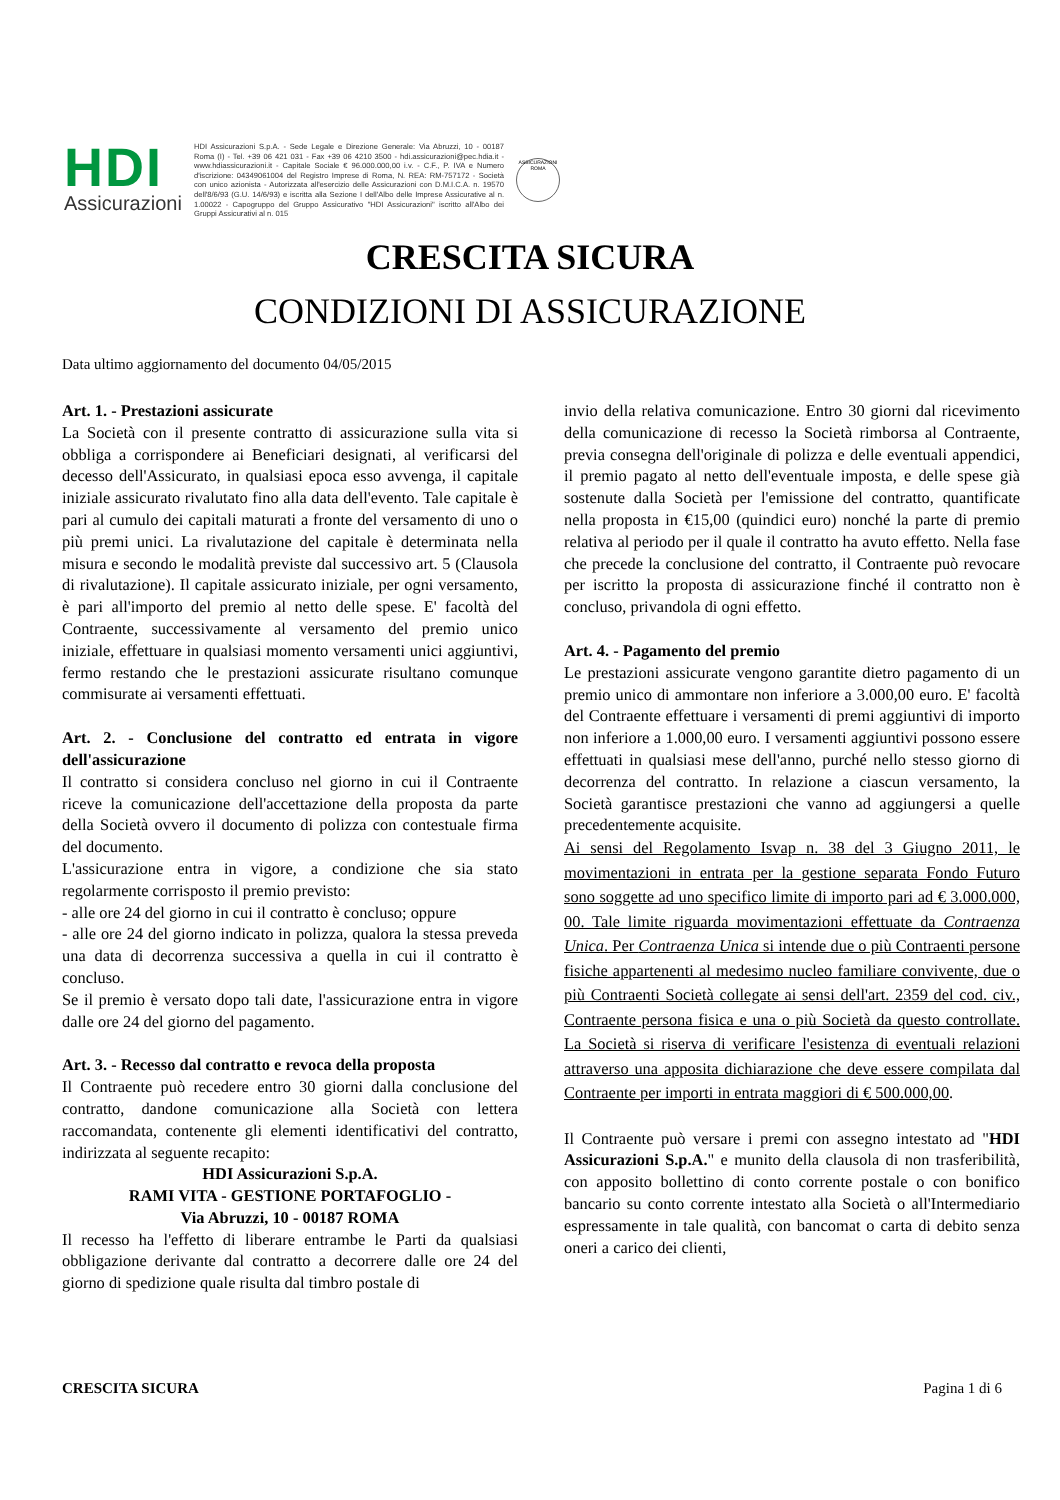HDI
Assicurazioni
HDI Assicurazioni S.p.A. - Sede Legale e Direzione Generale: Via Abruzzi, 10 - 00187 Roma (I) - Tel. +39 06 421 031 - Fax +39 06 4210 3500 - hdi.assicurazioni@pec.hdia.it - www.hdiassicurazioni.it - Capitale Sociale € 96.000.000,00 i.v. - C.F., P. IVA e Numero d'iscrizione: 04349061004 del Registro Imprese di Roma, N. REA: RM-757172 - Società con unico azionista - Autorizzata all'esercizio delle Assicurazioni con D.M.I.C.A. n. 19570 dell'8/6/93 (G.U. 14/6/93) e iscritta alla Sezione I dell'Albo delle Imprese Assicurative al n. 1.00022 - Capogruppo del Gruppo Assicurativo "HDI Assicurazioni" iscritto all'Albo dei Gruppi Assicurativi al n. 015
ASSICURAZIONI ROMA
CRESCITA SICURA
CONDIZIONI DI ASSICURAZIONE
Data ultimo aggiornamento del documento 04/05/2015
Art. 1. - Prestazioni assicurate
La Società con il presente contratto di assicurazione sulla vita si obbliga a corrispondere ai Beneficiari designati, al verificarsi del decesso dell'Assicurato, in qualsiasi epoca esso avvenga, il capitale iniziale assicurato rivalutato fino alla data dell'evento. Tale capitale è pari al cumulo dei capitali maturati a fronte del versamento di uno o più premi unici. La rivalutazione del capitale è determinata nella misura e secondo le modalità previste dal successivo art. 5 (Clausola di rivalutazione). Il capitale assicurato iniziale, per ogni versamento, è pari all'importo del premio al netto delle spese. E' facoltà del Contraente, successivamente al versamento del premio unico iniziale, effettuare in qualsiasi momento versamenti unici aggiuntivi, fermo restando che le prestazioni assicurate risultano comunque commisurate ai versamenti effettuati.
Art. 2. - Conclusione del contratto ed entrata in vigore dell'assicurazione
Il contratto si considera concluso nel giorno in cui il Contraente riceve la comunicazione dell'accettazione della proposta da parte della Società ovvero il documento di polizza con contestuale firma del documento.
L'assicurazione entra in vigore, a condizione che sia stato regolarmente corrisposto il premio previsto:
- alle ore 24 del giorno in cui il contratto è concluso; oppure
- alle ore 24 del giorno indicato in polizza, qualora la stessa preveda una data di decorrenza successiva a quella in cui il contratto è concluso.
Se il premio è versato dopo tali date, l'assicurazione entra in vigore dalle ore 24 del giorno del pagamento.
Art. 3. - Recesso dal contratto e revoca della proposta
Il Contraente può recedere entro 30 giorni dalla conclusione del contratto, dandone comunicazione alla Società con lettera raccomandata, contenente gli elementi identificativi del contratto, indirizzata al seguente recapito:
HDI Assicurazioni S.p.A.
RAMI VITA - GESTIONE PORTAFOGLIO -
Via Abruzzi, 10 - 00187 ROMA
Il recesso ha l'effetto di liberare entrambe le Parti da qualsiasi obbligazione derivante dal contratto a decorrere dalle ore 24 del giorno di spedizione quale risulta dal timbro postale di
invio della relativa comunicazione. Entro 30 giorni dal ricevimento della comunicazione di recesso la Società rimborsa al Contraente, previa consegna dell'originale di polizza e delle eventuali appendici, il premio pagato al netto dell'eventuale imposta, e delle spese già sostenute dalla Società per l'emissione del contratto, quantificate nella proposta in €15,00 (quindici euro) nonché la parte di premio relativa al periodo per il quale il contratto ha avuto effetto. Nella fase che precede la conclusione del contratto, il Contraente può revocare per iscritto la proposta di assicurazione finché il contratto non è concluso, privandola di ogni effetto.
Art. 4. - Pagamento del premio
Le prestazioni assicurate vengono garantite dietro pagamento di un premio unico di ammontare non inferiore a 3.000,00 euro. E' facoltà del Contraente effettuare i versamenti di premi aggiuntivi di importo non inferiore a 1.000,00 euro. I versamenti aggiuntivi possono essere effettuati in qualsiasi mese dell'anno, purché nello stesso giorno di decorrenza del contratto. In relazione a ciascun versamento, la Società garantisce prestazioni che vanno ad aggiungersi a quelle precedentemente acquisite.
Ai sensi del Regolamento Isvap n. 38 del 3 Giugno 2011, le movimentazioni in entrata per la gestione separata Fondo Futuro sono soggette ad uno specifico limite di importo pari ad € 3.000.000, 00. Tale limite riguarda movimentazioni effettuate da Contraenza Unica. Per Contraenza Unica si intende due o più Contraenti persone fisiche appartenenti al medesimo nucleo familiare convivente, due o più Contraenti Società collegate ai sensi dell'art. 2359 del cod. civ., Contraente persona fisica e una o più Società da questo controllate. La Società si riserva di verificare l'esistenza di eventuali relazioni attraverso una apposita dichiarazione che deve essere compilata dal Contraente per importi in entrata maggiori di € 500.000,00.
Il Contraente può versare i premi con assegno intestato ad "HDI Assicurazioni S.p.A." e munito della clausola di non trasferibilità, con apposito bollettino di conto corrente postale o con bonifico bancario su conto corrente intestato alla Società o all'Intermediario espressamente in tale qualità, con bancomat o carta di debito senza oneri a carico dei clienti,
CRESCITA SICURA Pagina 1 di 6